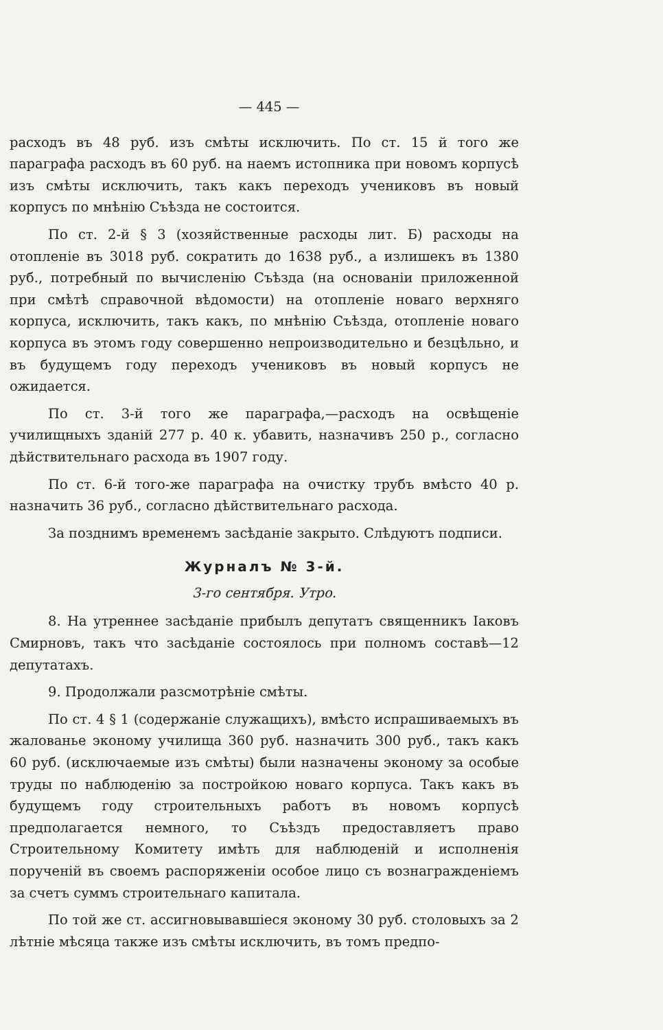— 445 —
расходъ въ 48 руб. изъ смѣты исключить. По ст. 15 й того же параграфа расходъ въ 60 руб. на наемъ истопника при новомъ корпусѣ изъ смѣты исключить, такъ какъ переходъ учениковъ въ новый корпусъ по мнѣнію Съѣзда не состоится.
По ст. 2-й § 3 (хозяйственные расходы лит. Б) расходы на отопленіе въ 3018 руб. сократить до 1638 руб., а излишекъ въ 1380 руб., потребный по вычисленію Съѣзда (на основаніи приложенной при смѣтѣ справочной вѣдомости) на отопленіе новаго верхняго корпуса, исключить, такъ какъ, по мнѣнію Съѣзда, отопленіе новаго корпуса въ этомъ году совершенно непроизводительно и безцѣльно, и въ будущемъ году переходъ учениковъ въ новый корпусъ не ожидается.
По ст. 3-й того же параграфа,—расходъ на освѣщеніе училищныхъ зданій 277 р. 40 к. убавить, назначивъ 250 р., согласно дѣйствительнаго расхода въ 1907 году.
По ст. 6-й того-же параграфа на очистку трубъ вмѣсто 40 р. назначить 36 руб., согласно дѣйствительнаго расхода.
За позднимъ временемъ засѣданіе закрыто. Слѣдуютъ подписи.
Журналъ № 3-й.
3-го сентября. Утро.
8. На утреннее засѣданіе прибылъ депутатъ священникъ Іаковъ Смирновъ, такъ что засѣданіе состоялось при полномъ составѣ—12 депутатахъ.
9. Продолжали разсмотрѣніе смѣты.
По ст. 4 § 1 (содержаніе служащихъ), вмѣсто испрашиваемыхъ въ жалованье эконому училища 360 руб. назначить 300 руб., такъ какъ 60 руб. (исключаемые изъ смѣты) были назначены эконому за особые труды по наблюденію за постройкою новаго корпуса. Такъ какъ въ будущемъ году строительныхъ работъ въ новомъ корпусѣ предполагается немного, то Съѣздъ предоставляетъ право Строительному Комитету имѣть для наблюденій и исполненія порученій въ своемъ распоряженіи особое лицо съ вознагражденіемъ за счетъ суммъ строительнаго капитала.
По той же ст. ассигновывавшіеся эконому 30 руб. столовыхъ за 2 лѣтніе мѣсяца также изъ смѣты исключить, въ томъ предпо-